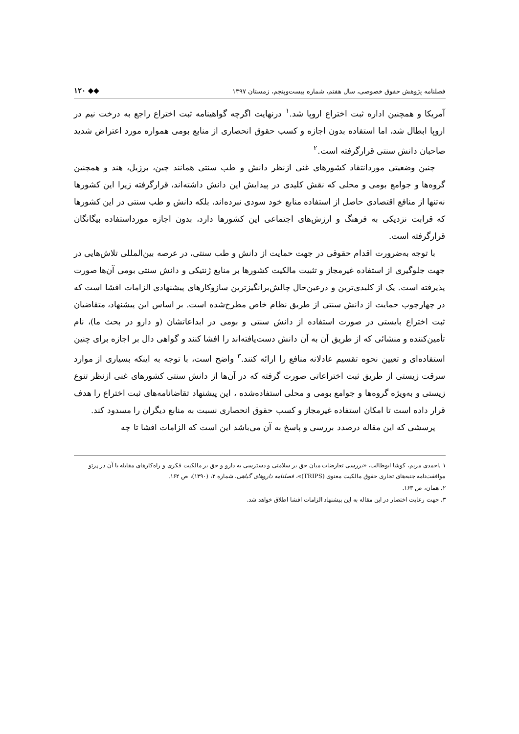فصلنامه پژوهش حقوق خصوصی، سال هفتم، شماره بیست‌وپنجم، زمستان ۱۳۹۷ ◆◆ ۱۲۰
آمریکا و همچنین اداره ثبت اختراع اروپا شد.<sup>۱</sup> درنهایت اگرچه گواهینامه ثبت اختراع راجع به درخت نیم در اروپا ابطال شد، اما استفاده بدون اجازه و کسب حقوق انحصاری از منابع بومی همواره مورد اعتراض شدید صاحبان دانش سنتی قرارگرفته است.<sup>۲</sup>
چنین وضعیتی موردانتقاد کشورهای غنی ازنظر دانش و طب سنتی همانند چین، برزیل، هند و همچنین گروه‌ها و جوامع بومی و محلی که نقش کلیدی در پیدایش این دانش داشته‌اند، قرارگرفته زیرا این کشورها نه‌تنها از منافع اقتصادی حاصل از استفاده منابع خود سودی نبرده‌اند، بلکه دانش و طب سنتی در این کشورها که قرابت نزدیکی به فرهنگ و ارزش‌های اجتماعی این کشورها دارد، بدون اجازه مورداستفاده بیگانگان قرارگرفته است.
با توجه به‌ضرورت اقدام حقوقی در جهت حمایت از دانش و طب سنتی، در عرصه بین‌المللی تلاش‌هایی در جهت جلوگیری از استفاده غیرمجاز و تثبیت مالکیت کشورها بر منابع ژنتیکی و دانش سنتی بومی آن‌ها صورت پذیرفته است. یک از کلیدی‌ترین و درعین‌حال چالش‌برانگیزترین سازوکارهای پیشنهادی الزامات افشا است که در چهارچوب حمایت از دانش سنتی از طریق نظام خاص مطرح‌شده است. بر اساس این پیشنهاد، متقاضیان ثبت اختراع بایستی در صورت استفاده از دانش سنتی و بومی در ابداعاتشان (و دارو در بحث ما)، نام تأمین‌کننده و منشائی که از طریق آن به آن دانش دست‌یافته‌اند را افشا کنند و گواهی دال بر اجازه برای چنین استفاده‌ای و تعیین نحوه تقسیم عادلانه منافع را ارائه کنند.<sup>۳</sup> واضح است، با توجه به اینکه بسیاری از موارد سرقت زیستی از طریق ثبت اختراعاتی صورت گرفته که در آن‌ها از دانش سنتی کشورهای غنی ازنظر تنوع زیستی و به‌ویژه گروه‌ها و جوامع بومی و محلی استفاده‌شده ، این پیشنهاد تقاضانامه‌های ثبت اختراع را هدف قرار داده است تا امکان استفاده غیرمجاز و کسب حقوق انحصاری نسبت به منابع دیگران را مسدود کند.
پرسشی که این مقاله درصدد بررسی و پاسخ به آن می‌باشد این است که الزامات افشا تا چه
۱ .احمدی مریم، کوشا ابوطالب، «بررسی تعارضات میان حق بر سلامتی و دسترسی به دارو و حق بر مالکیت فکری و راه‌کارهای مقابله با آن در پرتو موافقت‌نامه جنبه‌های تجاری حقوق مالکیت معنوی (TRIPS)»، فصلنامه داروهای گیاهی، شماره ۲، (۱۳۹۰)، ص ۱۶۲.
۲. همان، ص ۱۶۳.
۳. جهت رعایت اختصار در این مقاله به این پیشنهاد الزامات افشا اطلاق خواهد شد.